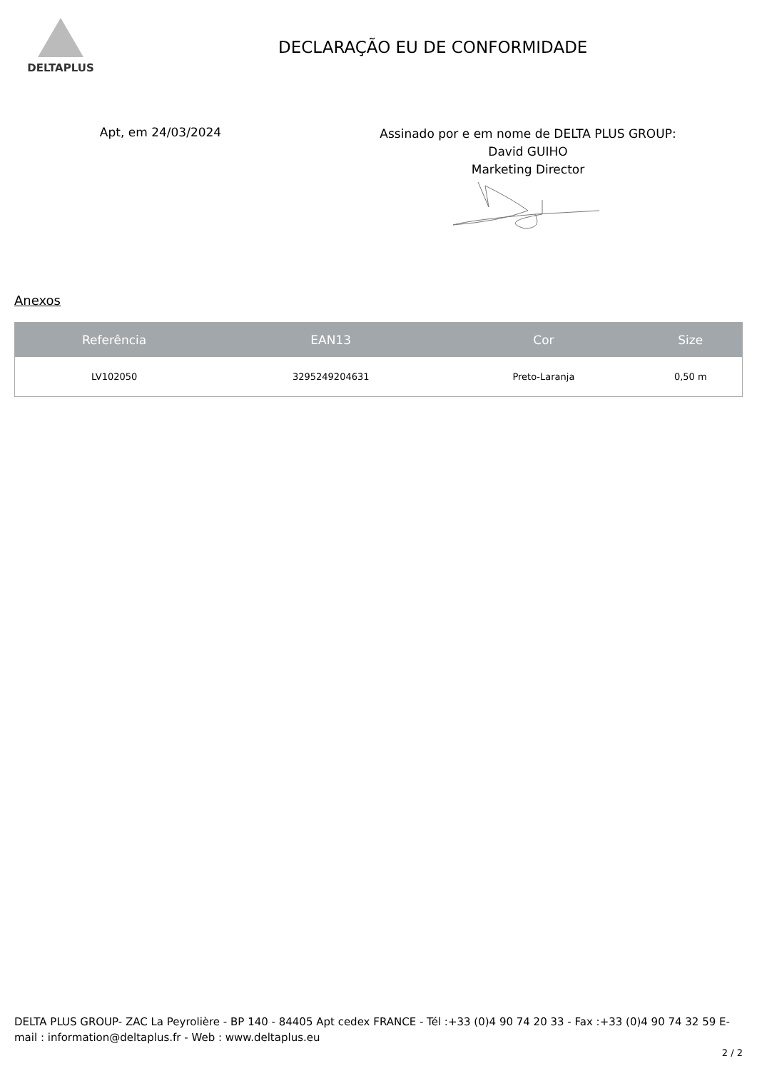DELTAPLUS
DECLARAÇÃO EU DE CONFORMIDADE
Apt, em 24/03/2024
Assinado por e em nome de DELTA PLUS GROUP:
David GUIHO
Marketing Director
Anexos
| Referência | EAN13 | Cor | Size |
| --- | --- | --- | --- |
| LV102050 | 3295249204631 | Preto-Laranja | 0,50 m |
DELTA PLUS GROUP- ZAC La Peyrolière - BP 140 - 84405 Apt cedex FRANCE - Tél :+33 (0)4 90 74 20 33 - Fax :+33 (0)4 90 74 32 59 E-mail : information@deltaplus.fr - Web : www.deltaplus.eu
2 / 2